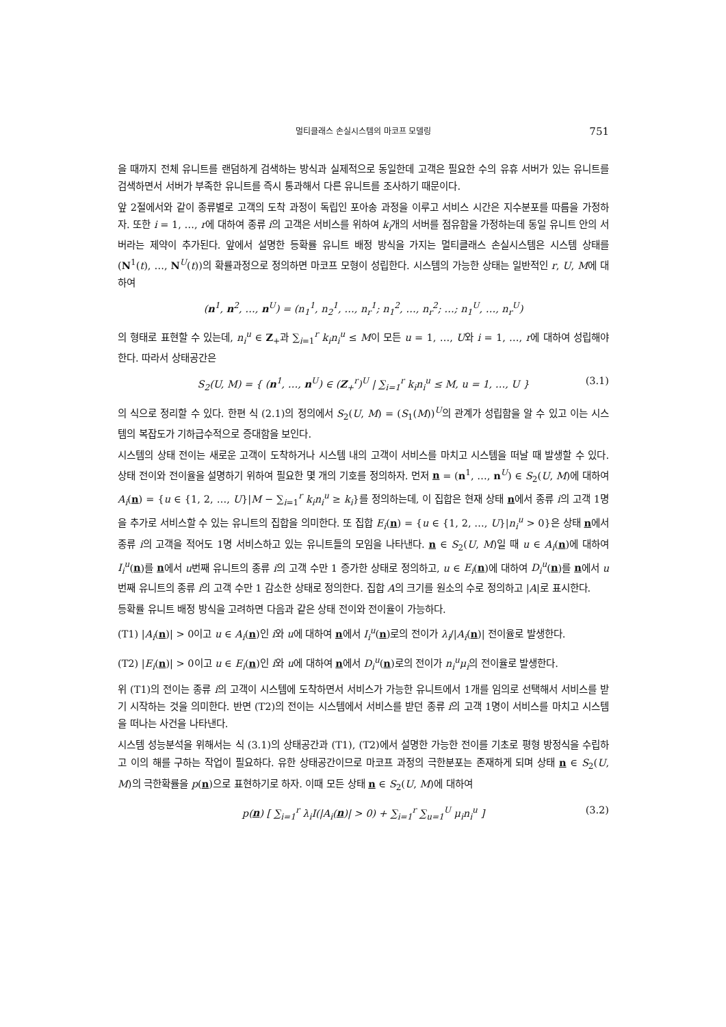멀티클래스 손실시스템의 마코프 모델링 751
을 때까지 전체 유니트를 랜덤하게 검색하는 방식과 실제적으로 동일한데 고객은 필요한 수의 유휴 서버가 있는 유니트를 검색하면서 서버가 부족한 유니트를 즉시 통과해서 다른 유니트를 조사하기 때문이다.
앞 2절에서와 같이 종류별로 고객의 도착 과정이 독립인 포아송 과정을 이루고 서비스 시간은 지수분포를 따름을 가정하자. 또한 i = 1, …, r에 대하여 종류 i의 고객은 서비스를 위하여 k<sub>i</sub>개의 서버를 점유함을 가정하는데 동일 유니트 안의 서버라는 제약이 추가된다. 앞에서 설명한 등확률 유니트 배정 방식을 가지는 멀티클래스 손실시스템은 시스템 상태를 (N<sup>1</sup>(t), …, N<sup>U</sup>(t))의 확률과정으로 정의하면 마코프 모형이 성립한다. 시스템의 가능한 상태는 일반적인 r, U, M에 대하여
(n<sup>1</sup>, n<sup>2</sup>, …, n<sup>U</sup>) = (n<sub>1</sub><sup>1</sup>, n<sub>2</sub><sup>1</sup>, …, n<sub>r</sub><sup>1</sup>; n<sub>1</sub><sup>2</sup>, …, n<sub>r</sub><sup>2</sup>; …; n<sub>1</sub><sup>U</sup>, …, n<sub>r</sub><sup>U</sup>)
의 형태로 표현할 수 있는데, n<sub>i</sub><sup>u</sup> ∈ Z<sub>+</sub>과 ∑<sub>i=1</sub><sup>r</sup> k<sub>i</sub>n<sub>i</sub><sup>u</sup> ≤ M이 모든 u = 1, …, U와 i = 1, …, r에 대하여 성립해야 한다. 따라서 상태공간은
S<sub>2</sub>(U, M) = { (n<sup>1</sup>, …, n<sup>U</sup>) ∈ (Z<sub>+</sub><sup>r</sup>)<sup>U</sup> | ∑<sub>i=1</sub><sup>r</sup> k<sub>i</sub>n<sub>i</sub><sup>u</sup> ≤ M, u = 1, …, U } (3.1)
의 식으로 정리할 수 있다. 한편 식 (2.1)의 정의에서 S<sub>2</sub>(U, M) = (S<sub>1</sub>(M))<sup>U</sup>의 관계가 성립함을 알 수 있고 이는 시스템의 복잡도가 기하급수적으로 증대함을 보인다.
시스템의 상태 전이는 새로운 고객이 도착하거나 시스템 내의 고객이 서비스를 마치고 시스템을 떠날 때 발생할 수 있다. 상태 전이와 전이율을 설명하기 위하여 필요한 몇 개의 기호를 정의하자. 먼저 n = (n<sup>1</sup>, …, n<sup>U</sup>) ∈ S<sub>2</sub>(U, M)에 대하여 A<sub>i</sub>(n) = {u ∈ {1, 2, …, U}|M − ∑<sub>i=1</sub><sup>r</sup> k<sub>i</sub>n<sub>i</sub><sup>u</sup> ≥ k<sub>i</sub>}를 정의하는데, 이 집합은 현재 상태 n에서 종류 i의 고객 1명을 추가로 서비스할 수 있는 유니트의 집합을 의미한다. 또 집합 E<sub>i</sub>(n) = {u ∈ {1, 2, …, U}|n<sub>i</sub><sup>u</sup> > 0}은 상태 n에서 종류 i의 고객을 적어도 1명 서비스하고 있는 유니트들의 모임을 나타낸다. n ∈ S<sub>2</sub>(U, M)일 때 u ∈ A<sub>i</sub>(n)에 대하여 I<sub>i</sub><sup>u</sup>(n)를 n에서 u번째 유니트의 종류 i의 고객 수만 1 증가한 상태로 정의하고, u ∈ E<sub>i</sub>(n)에 대하여 D<sub>i</sub><sup>u</sup>(n)를 n에서 u번째 유니트의 종류 i의 고객 수만 1 감소한 상태로 정의한다. 집합 A의 크기를 원소의 수로 정의하고 |A|로 표시한다.
등확률 유니트 배정 방식을 고려하면 다음과 같은 상태 전이와 전이율이 가능하다.
(T1) |A<sub>i</sub>(n)| > 0이고 u ∈ A<sub>i</sub>(n)인 i와 u에 대하여 n에서 I<sub>i</sub><sup>u</sup>(n)로의 전이가 λ<sub>i</sub>/|A<sub>i</sub>(n)| 전이율로 발생한다.
(T2) |E<sub>i</sub>(n)| > 0이고 u ∈ E<sub>i</sub>(n)인 i와 u에 대하여 n에서 D<sub>i</sub><sup>u</sup>(n)로의 전이가 n<sub>i</sub><sup>u</sup>μ<sub>i</sub>의 전이율로 발생한다.
위 (T1)의 전이는 종류 i의 고객이 시스템에 도착하면서 서비스가 가능한 유니트에서 1개를 임의로 선택해서 서비스를 받기 시작하는 것을 의미한다. 반면 (T2)의 전이는 시스템에서 서비스를 받던 종류 i의 고객 1명이 서비스를 마치고 시스템을 떠나는 사건을 나타낸다.
시스템 성능분석을 위해서는 식 (3.1)의 상태공간과 (T1), (T2)에서 설명한 가능한 전이를 기초로 평형 방정식을 수립하고 이의 해를 구하는 작업이 필요하다. 유한 상태공간이므로 마코프 과정의 극한분포는 존재하게 되며 상태 n ∈ S<sub>2</sub>(U, M)의 극한확률을 p(n)으로 표현하기로 하자. 이때 모든 상태 n ∈ S<sub>2</sub>(U, M)에 대하여
p(n) [ ∑<sub>i=1</sub><sup>r</sup> λ<sub>i</sub>I(|A<sub>i</sub>(n)| > 0) + ∑<sub>i=1</sub><sup>r</sup> ∑<sub>u=1</sub><sup>U</sup> μ<sub>i</sub>n<sub>i</sub><sup>u</sup> ] (3.2)